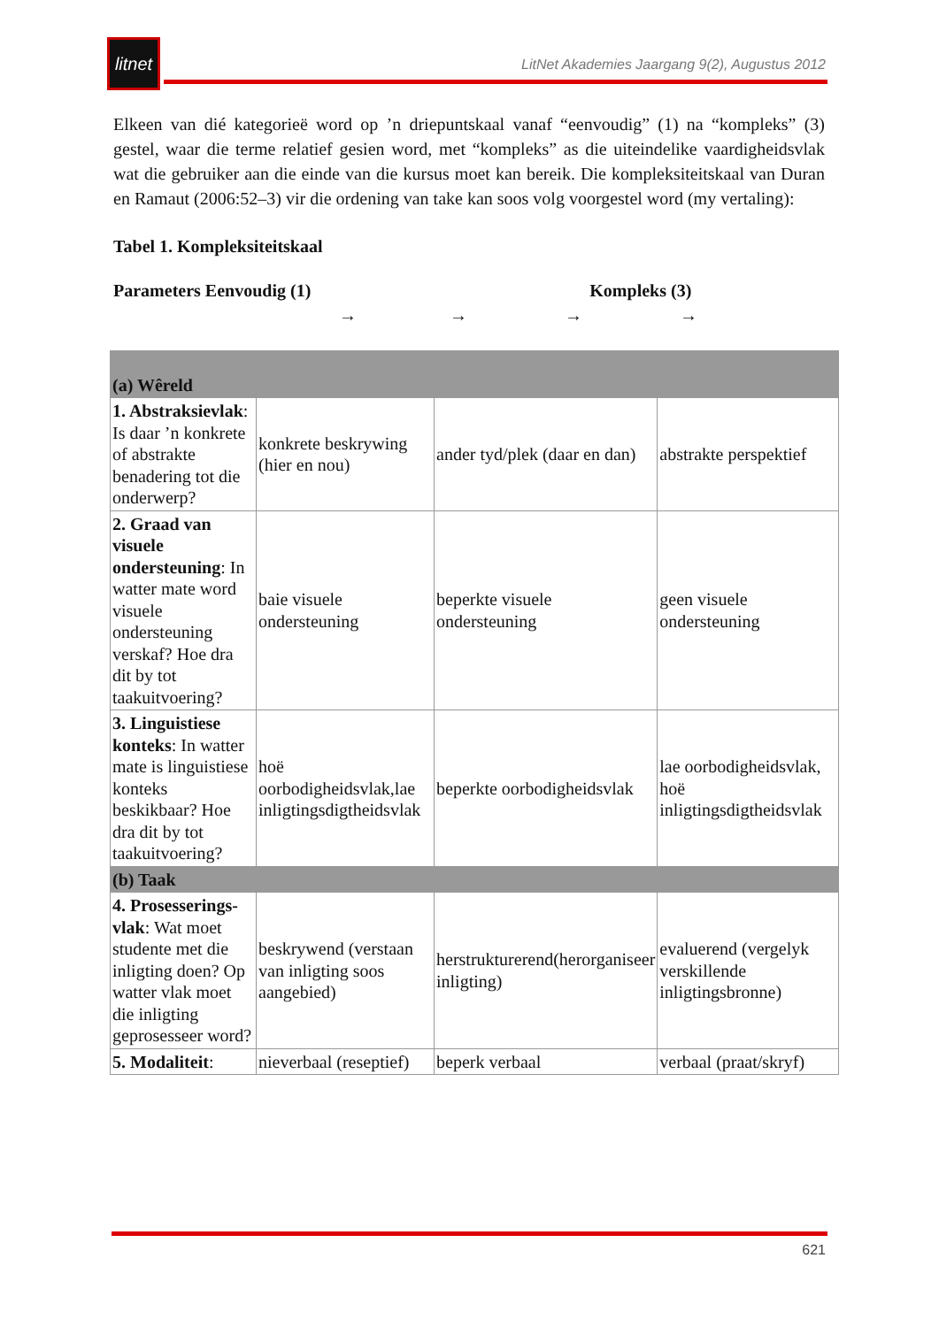litnet
LitNet Akademies Jaargang 9(2), Augustus 2012
Elkeen van dié kategorieë word op ’n driepuntskaal vanaf “eenvoudig” (1) na “kompleks” (3) gestel, waar die terme relatief gesien word, met “kompleks” as die uiteindelike vaardigheidsvlak wat die gebruiker aan die einde van die kursus moet kan bereik. Die kompleksiteitskaal van Duran en Ramaut (2006:52–3) vir die ordening van take kan soos volg voorgestel word (my vertaling):
Tabel 1. Kompleksiteitskaal
Parameters Eenvoudig (1) Kompleks (3)
→ → → →
| (a) Wêreld | | | |
| 1. Abstraksievlak : Is daar ’n konkrete of abstrakte benadering tot die onderwerp? | konkrete beskrywing (hier en nou) | ander tyd/plek (daar en dan) | abstrakte perspektief |
| 2. Graad van visuele ondersteuning : In watter mate word visuele ondersteuning verskaf? Hoe dra dit by tot taakuitvoering? | baie visuele ondersteuning | beperkte visuele ondersteuning | geen visuele ondersteuning |
| 3. Linguistiese konteks : In watter mate is linguistiese konteks beskikbaar? Hoe dra dit by tot taakuitvoering? | hoë oorbodigheidsvlak,lae inligtingsdigtheidsvlak | beperkte oorbodigheidsvlak | lae oorbodigheidsvlak, hoë inligtingsdigtheidsvlak |
| (b) Taak | | | |
| 4. Prosesserings-vlak : Wat moet studente met die inligting doen? Op watter vlak moet die inligting geprosesseer word? | beskrywend (verstaan van inligting soos aangebied) | herstrukturerend(herorganiseer inligting) | evaluerend (vergelyk verskillende inligtingsbronne) |
| 5. Modaliteit : | nieverbaal (reseptief) | beperk verbaal | verbaal (praat/skryf) |
621